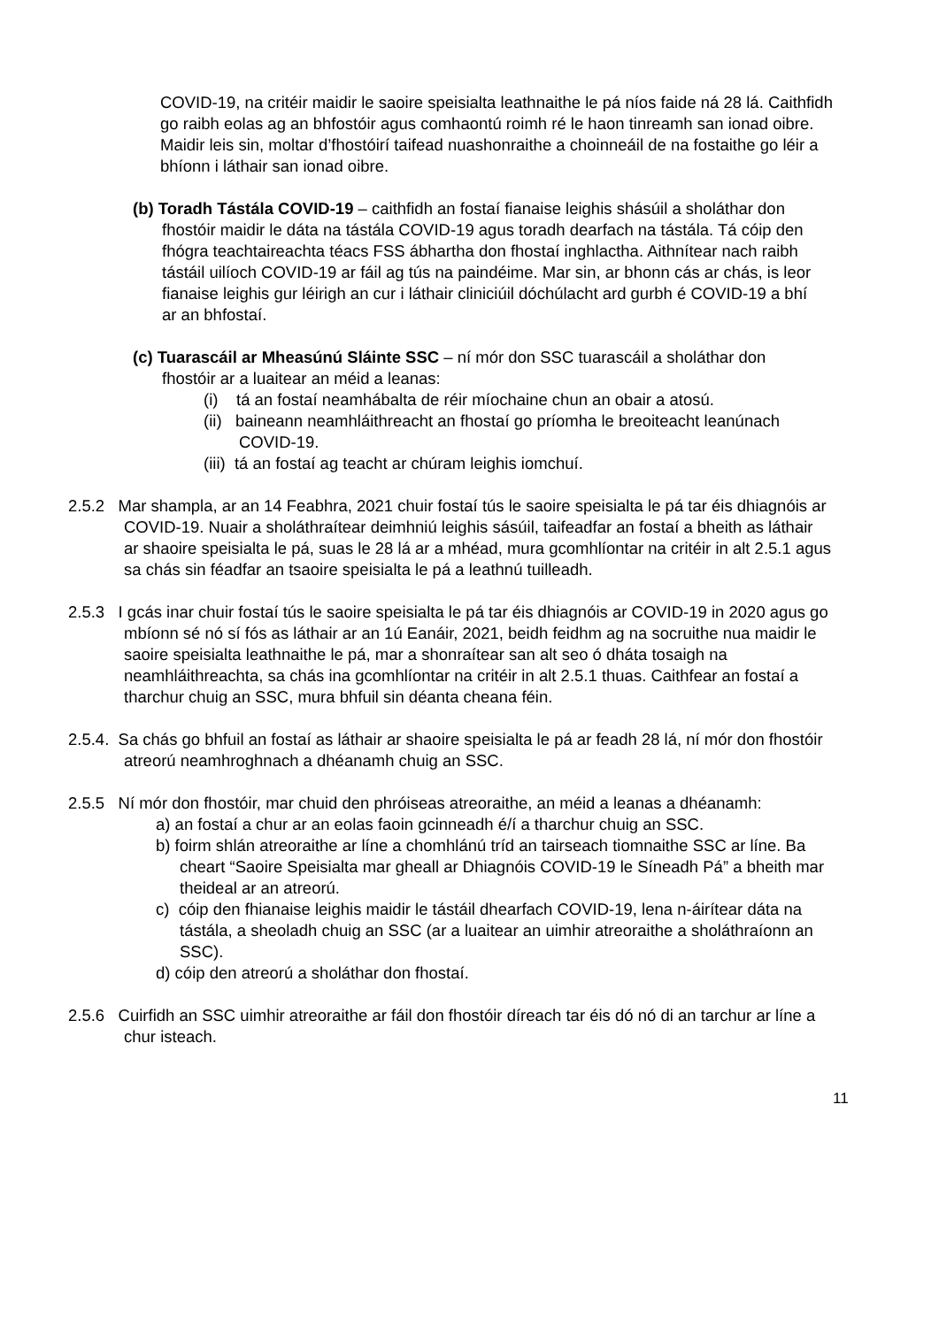COVID-19, na critéir maidir le saoire speisialta leathnaithe le pá níos faide ná 28 lá. Caithfidh go raibh eolas ag an bhfostóir agus comhaontú roimh ré le haon tinreamh san ionad oibre. Maidir leis sin, moltar d’fhostóirí taifead nuashonraithe a choinneáil de na fostaithe go léir a bhíonn i láthair san ionad oibre.
(b) Toradh Tástála COVID-19 – caithfidh an fostaí fianaise leighis shásúil a sholáthar don fhostóir maidir le dáta na tástála COVID-19 agus toradh dearfach na tástála. Tá cóip den fhógra teachtaireachta téacs FSS ábhartha don fhostaí inghlactha. Aithnítear nach raibh tástáil uilíoch COVID-19 ar fáil ag tús na paindéime. Mar sin, ar bhonn cás ar chás, is leor fianaise leighis gur léirigh an cur i láthair cliniciúil dóchúlacht ard gurbh é COVID-19 a bhí ar an bhfostaí.
(c) Tuarascáil ar Mheasúnú Sláinte SSC – ní mór don SSC tuarascáil a sholáthar don fhostóir ar a luaitear an méid a leanas:
(i) tá an fostaí neamhábalta de réir míochaine chun an obair a atosú.
(ii) baineann neamhláithreacht an fhostaí go príomha le breoiteacht leanúnach COVID-19.
(iii) tá an fostaí ag teacht ar chúram leighis iomchuí.
2.5.2 Mar shampla, ar an 14 Feabhra, 2021 chuir fostaí tús le saoire speisialta le pá tar éis dhiagnóis ar COVID-19. Nuair a sholáthraítear deimhniú leighis sásúil, taifeadfar an fostaí a bheith as láthair ar shaoire speisialta le pá, suas le 28 lá ar a mhéad, mura gcomhlíontar na critéir in alt 2.5.1 agus sa chás sin féadfar an tsaoire speisialta le pá a leathnú tuilleadh.
2.5.3 I gcás inar chuir fostaí tús le saoire speisialta le pá tar éis dhiagnóis ar COVID-19 in 2020 agus go mbíonn sé nó sí fós as láthair ar an 1ú Eanáir, 2021, beidh feidhm ag na socruithe nua maidir le saoire speisialta leathnaithe le pá, mar a shonraítear san alt seo ó dháta tosaigh na neamhláithreachta, sa chás ina gcomhlíontar na critéir in alt 2.5.1 thuas. Caithfear an fostaí a tharchur chuig an SSC, mura bhfuil sin déanta cheana féin.
2.5.4. Sa chás go bhfuil an fostaí as láthair ar shaoire speisialta le pá ar feadh 28 lá, ní mór don fhostóir atreorú neamhroghnach a dhéanamh chuig an SSC.
2.5.5 Ní mór don fhostóir, mar chuid den phróiseas atreoraithe, an méid a leanas a dhéanamh:
a) an fostaí a chur ar an eolas faoin gcinneadh é/í a tharchur chuig an SSC.
b) foirm shlán atreoraithe ar líne a chomhlánú tríd an tairseach tiomnaithe SSC ar líne. Ba cheart “Saoire Speisialta mar gheall ar Dhiagnóis COVID-19 le Síneadh Pá” a bheith mar theideal ar an atreorú.
c) cóip den fhianaise leighis maidir le tástáil dhearfach COVID-19, lena n-áirítear dáta na tástála, a sheoladh chuig an SSC (ar a luaitear an uimhir atreoraithe a sholáthraíonn an SSC).
d) cóip den atreorú a sholáthar don fhostaí.
2.5.6 Cuirfidh an SSC uimhir atreoraithe ar fáil don fhostóir díreach tar éis dó nó di an tarchur ar líne a chur isteach.
11